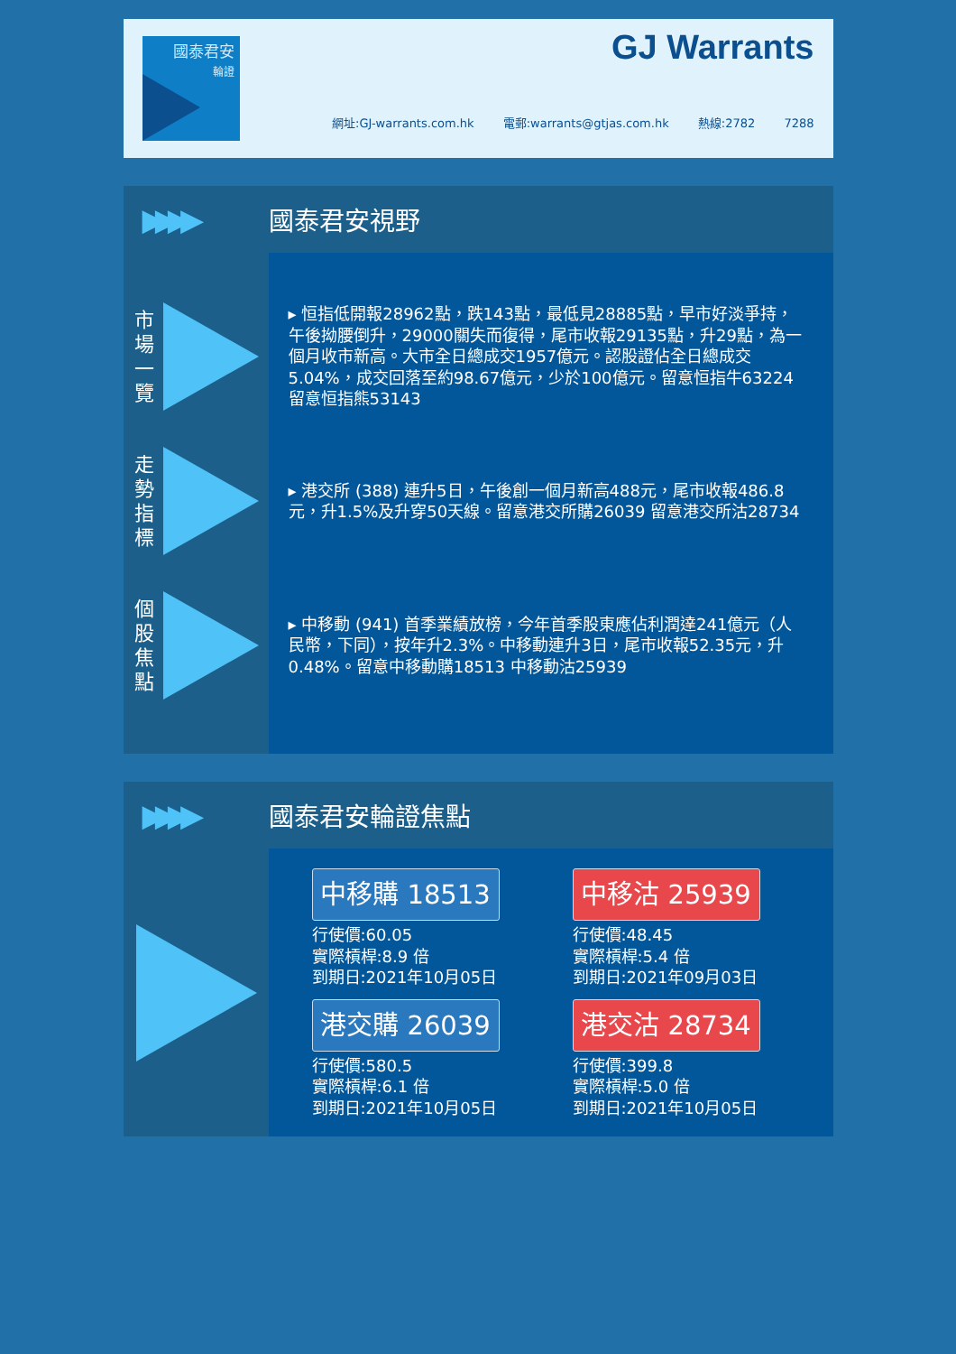國泰君安
輪證
GJ Warrants
網址:GJ-warrants.com.hk 電郵:warrants@gtjas.com.hk 熱線:2782 7288
▶▶▶▶
國泰君安視野
市場一覽
走勢指標
個股焦點
▸ 恒指低開報28962點，跌143點，最低見28885點，早市好淡爭持，午後拗腰倒升，29000關失而復得，尾市收報29135點，升29點，為一個月收市新高。大市全日總成交1957億元。認股證佔全日總成交5.04%，成交回落至約98.67億元，少於100億元。留意恒指牛63224 留意恒指熊53143
▸ 港交所 (388) 連升5日，午後創一個月新高488元，尾市收報486.8元，升1.5%及升穿50天線。留意港交所購26039 留意港交所沽28734
▸ 中移動 (941) 首季業績放榜，今年首季股東應佔利潤達241億元（人民幣，下同），按年升2.3%。中移動連升3日，尾市收報52.35元，升0.48%。留意中移動購18513 中移動沽25939
▶▶▶▶
國泰君安輪證焦點
中移購 18513
行使價:60.05
實際槓桿:8.9 倍
到期日:2021年10月05日
中移沽 25939
行使價:48.45
實際槓桿:5.4 倍
到期日:2021年09月03日
港交購 26039
行使價:580.5
實際槓桿:6.1 倍
到期日:2021年10月05日
港交沽 28734
行使價:399.8
實際槓桿:5.0 倍
到期日:2021年10月05日